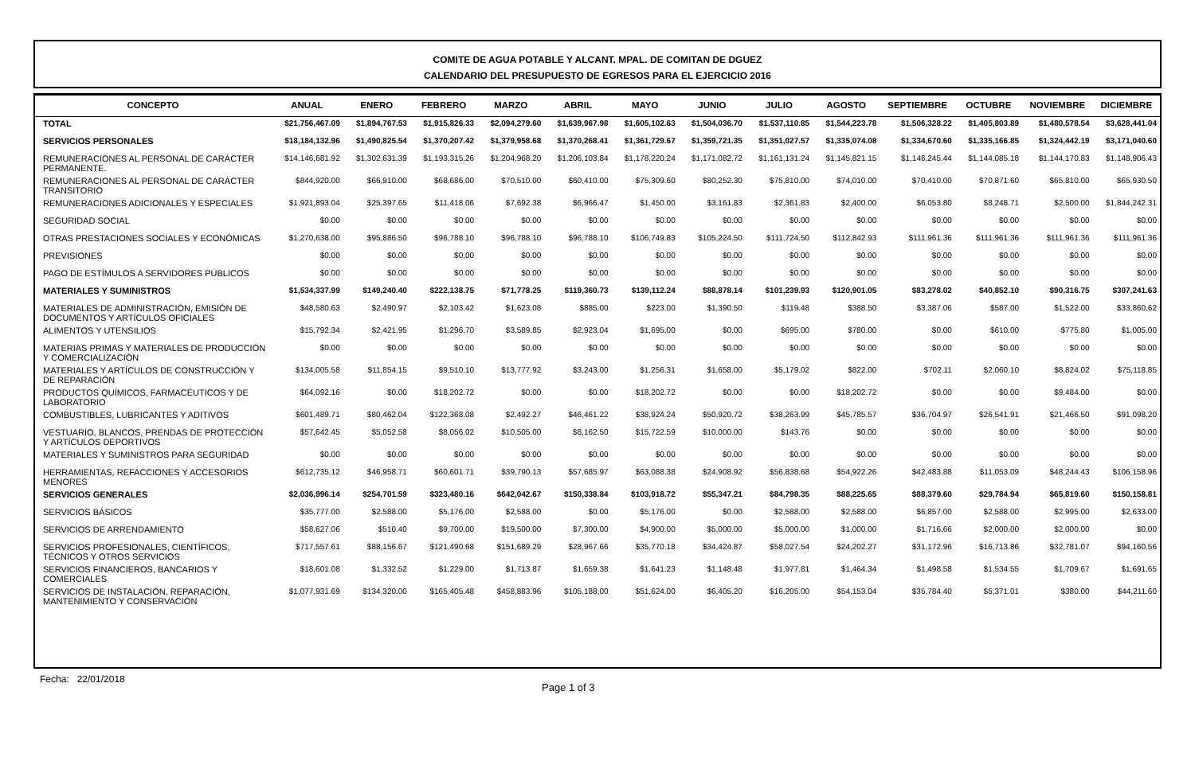COMITE DE AGUA POTABLE Y ALCANT. MPAL. DE COMITAN DE DGUEZ
CALENDARIO DEL PRESUPUESTO DE EGRESOS PARA EL EJERCICIO 2016
| CONCEPTO | ANUAL | ENERO | FEBRERO | MARZO | ABRIL | MAYO | JUNIO | JULIO | AGOSTO | SEPTIEMBRE | OCTUBRE | NOVIEMBRE | DICIEMBRE |
| --- | --- | --- | --- | --- | --- | --- | --- | --- | --- | --- | --- | --- | --- |
| TOTAL | $21,756,467.09 | $1,894,767.53 | $1,915,826.33 | $2,094,279.60 | $1,639,967.98 | $1,605,102.63 | $1,504,036.70 | $1,537,110.85 | $1,544,223.78 | $1,506,328.22 | $1,405,803.89 | $1,480,578.54 | $3,628,441.04 |
| SERVICIOS PERSONALES | $18,184,132.96 | $1,490,825.54 | $1,370,207.42 | $1,379,958.68 | $1,370,268.41 | $1,361,729.67 | $1,359,721.35 | $1,351,027.57 | $1,335,074.08 | $1,334,670.60 | $1,335,166.85 | $1,324,442.19 | $3,171,040.60 |
| REMUNERACIONES AL PERSONAL DE CARÁCTER PERMANENTE. | $14,146,681.92 | $1,302,631.39 | $1,193,315.26 | $1,204,968.20 | $1,206,103.84 | $1,178,220.24 | $1,171,082.72 | $1,161,131.24 | $1,145,821.15 | $1,146,245.44 | $1,144,085.18 | $1,144,170.83 | $1,148,906.43 |
| REMUNERACIONES AL PERSONAL DE CARÁCTER TRANSITORIO | $844,920.00 | $66,910.00 | $68,686.00 | $70,510.00 | $60,410.00 | $75,309.60 | $80,252.30 | $75,810.00 | $74,010.00 | $70,410.00 | $70,871.60 | $65,810.00 | $65,930.50 |
| REMUNERACIONES ADICIONALES Y ESPECIALES | $1,921,893.04 | $25,397.65 | $11,418.06 | $7,692.38 | $6,966.47 | $1,450.00 | $3,161.83 | $2,361.83 | $2,400.00 | $6,053.80 | $8,248.71 | $2,500.00 | $1,844,242.31 |
| SEGURIDAD SOCIAL | $0.00 | $0.00 | $0.00 | $0.00 | $0.00 | $0.00 | $0.00 | $0.00 | $0.00 | $0.00 | $0.00 | $0.00 | $0.00 |
| OTRAS PRESTACIONES SOCIALES Y ECONÓMICAS | $1,270,638.00 | $95,886.50 | $96,788.10 | $96,788.10 | $96,788.10 | $106,749.83 | $105,224.50 | $111,724.50 | $112,842.93 | $111,961.36 | $111,961.36 | $111,961.36 | $111,961.36 |
| PREVISIONES | $0.00 | $0.00 | $0.00 | $0.00 | $0.00 | $0.00 | $0.00 | $0.00 | $0.00 | $0.00 | $0.00 | $0.00 | $0.00 |
| PAGO DE ESTÍMULOS A SERVIDORES PÚBLICOS | $0.00 | $0.00 | $0.00 | $0.00 | $0.00 | $0.00 | $0.00 | $0.00 | $0.00 | $0.00 | $0.00 | $0.00 | $0.00 |
| MATERIALES Y SUMINISTROS | $1,534,337.99 | $149,240.40 | $222,138.75 | $71,778.25 | $119,360.73 | $139,112.24 | $88,878.14 | $101,239.93 | $120,901.05 | $83,278.02 | $40,852.10 | $90,316.75 | $307,241.63 |
| MATERIALES DE ADMINISTRACIÓN, EMISIÓN DE DOCUMENTOS Y ARTÍCULOS OFICIALES | $48,580.63 | $2,490.97 | $2,103.42 | $1,623.08 | $885.00 | $223.00 | $1,390.50 | $119.48 | $388.50 | $3,387.06 | $587.00 | $1,522.00 | $33,860.62 |
| ALIMENTOS Y UTENSILIOS | $15,792.34 | $2,421.95 | $1,296.70 | $3,589.85 | $2,923.04 | $1,695.00 | $0.00 | $695.00 | $780.00 | $0.00 | $610.00 | $775.80 | $1,005.00 |
| MATERIAS PRIMAS Y MATERIALES DE PRODUCCIÓN Y COMERCIALIZACIÓN | $0.00 | $0.00 | $0.00 | $0.00 | $0.00 | $0.00 | $0.00 | $0.00 | $0.00 | $0.00 | $0.00 | $0.00 | $0.00 |
| MATERIALES Y ARTÍCULOS DE CONSTRUCCIÓN Y DE REPARACIÓN | $134,005.58 | $11,854.15 | $9,510.10 | $13,777.92 | $3,243.00 | $1,256.31 | $1,658.00 | $5,179.02 | $822.00 | $702.11 | $2,060.10 | $8,824.02 | $75,118.85 |
| PRODUCTOS QUÍMICOS, FARMACÉUTICOS Y DE LABORATORIO | $64,092.16 | $0.00 | $18,202.72 | $0.00 | $0.00 | $18,202.72 | $0.00 | $0.00 | $18,202.72 | $0.00 | $0.00 | $9,484.00 | $0.00 |
| COMBUSTIBLES, LUBRICANTES Y ADITIVOS | $601,489.71 | $80,462.04 | $122,368.08 | $2,492.27 | $46,461.22 | $38,924.24 | $50,920.72 | $38,263.99 | $45,785.57 | $36,704.97 | $26,541.91 | $21,466.50 | $91,098.20 |
| VESTUARIO, BLANCOS, PRENDAS DE PROTECCIÓN Y ARTÍCULOS DEPORTIVOS | $57,642.45 | $5,052.58 | $8,056.02 | $10,505.00 | $8,162.50 | $15,722.59 | $10,000.00 | $143.76 | $0.00 | $0.00 | $0.00 | $0.00 | $0.00 |
| MATERIALES Y SUMINISTROS PARA SEGURIDAD | $0.00 | $0.00 | $0.00 | $0.00 | $0.00 | $0.00 | $0.00 | $0.00 | $0.00 | $0.00 | $0.00 | $0.00 | $0.00 |
| HERRAMIENTAS, REFACCIONES Y ACCESORIOS MENORES | $612,735.12 | $46,958.71 | $60,601.71 | $39,790.13 | $57,685.97 | $63,088.38 | $24,908.92 | $56,838.68 | $54,922.26 | $42,483.88 | $11,053.09 | $48,244.43 | $106,158.96 |
| SERVICIOS GENERALES | $2,036,996.14 | $254,701.59 | $323,480.16 | $642,042.67 | $150,338.84 | $103,918.72 | $55,347.21 | $84,798.35 | $88,225.65 | $88,379.60 | $29,784.94 | $65,819.60 | $150,158.81 |
| SERVICIOS BÁSICOS | $35,777.00 | $2,588.00 | $5,176.00 | $2,588.00 | $0.00 | $5,176.00 | $0.00 | $2,588.00 | $2,588.00 | $6,857.00 | $2,588.00 | $2,995.00 | $2,633.00 |
| SERVICIOS DE ARRENDAMIENTO | $58,627.06 | $510.40 | $9,700.00 | $19,500.00 | $7,300.00 | $4,900.00 | $5,000.00 | $5,000.00 | $1,000.00 | $1,716.66 | $2,000.00 | $2,000.00 | $0.00 |
| SERVICIOS PROFESIONALES, CIENTÍFICOS, TÉCNICOS Y OTROS SERVICIOS | $717,557.61 | $88,156.67 | $121,490.68 | $151,689.29 | $28,967.66 | $35,770.18 | $34,424.87 | $58,027.54 | $24,202.27 | $31,172.96 | $16,713.86 | $32,781.07 | $94,160.56 |
| SERVICIOS FINANCIEROS, BANCARIOS Y COMERCIALES | $18,601.08 | $1,332.52 | $1,229.00 | $1,713.87 | $1,659.38 | $1,641.23 | $1,148.48 | $1,977.81 | $1,464.34 | $1,498.58 | $1,534.55 | $1,709.67 | $1,691.65 |
| SERVICIOS DE INSTALACIÓN, REPARACIÓN, MANTENIMIENTO Y CONSERVACIÓN | $1,077,931.69 | $134,320.00 | $165,405.48 | $458,883.96 | $105,188.00 | $51,624.00 | $6,405.20 | $16,205.00 | $54,153.04 | $35,784.40 | $5,371.01 | $380.00 | $44,211.60 |
Fecha: 22/01/2018
Page 1 of 3